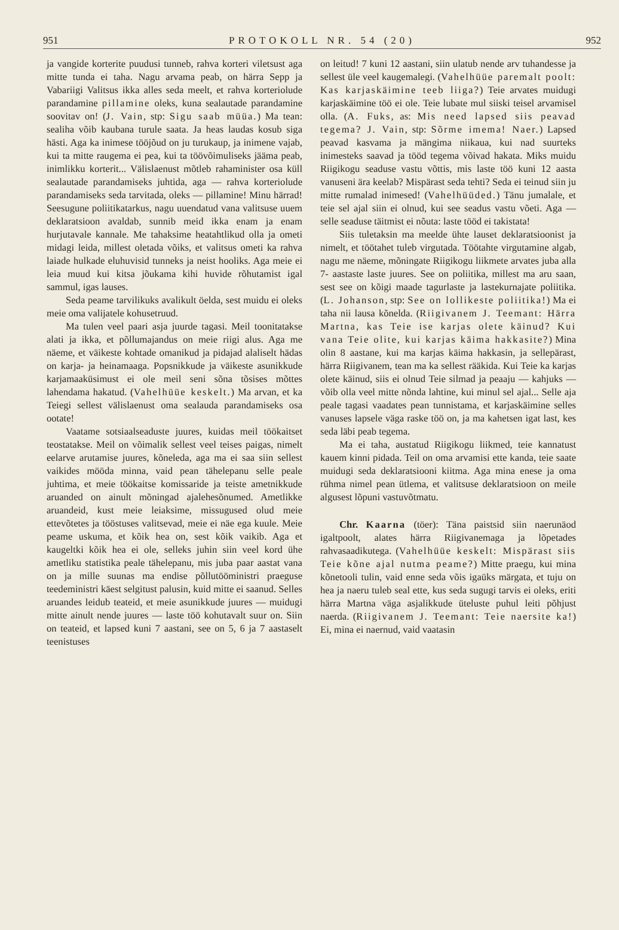951 PROTOKOLL NR. 54 (20) 952
ja vangide korterite puudusi tunneb, rahva korteri viletsust aga mitte tunda ei taha. Nagu arvama peab, on härra Sepp ja Vabariigi Valitsus ikka alles seda meelt, et rahva korteriolude parandamine pillamine oleks, kuna sealautade parandamine soovitav on! (J. Vain, stp: Sigu saab müüa.) Ma tean: sealiha võib kaubana turule saata. Ja heas laudas kosub siga hästi. Aga ka inimese tööjõud on ju turukaup, ja inimene vajab, kui ta mitte raugema ei pea, kui ta töövõimuliseks jääma peab, inimlikku korterit... Välislaenust mõtleb rahaminister osa küll sealautade parandamiseks juhtida, aga — rahva korteriolude parandamiseks seda tarvitada, oleks — pillamine! Minu härrad! Seesugune poliitikatarkus, nagu uuendatud vana valitsuse uuem deklaratsioon avaldab, sunnib meid ikka enam ja enam hurjutavale kannale. Me tahaksime heatahtlikud olla ja ometi midagi leida, millest oletada võiks, et valitsus ometi ka rahva laiade hulkade eluhuvisid tunneks ja neist hooliks. Aga meie ei leia muud kui kitsa jõukama kihi huvide rõhutamist igal sammul, igas lauses.
Seda peame tarvilikuks avalikult öelda, sest muidu ei oleks meie oma valijatele kohusetruud.
Ma tulen veel paari asja juurde tagasi. Meil toonitatakse alati ja ikka, et põllumajandus on meie riigi alus. Aga me näeme, et väikeste kohtade omanikud ja pidajad alaliselt hädas on karja- ja heinamaaga. Popsnikkude ja väikeste asunikkude karjamaaküsimust ei ole meil seni sõna tõsises mõttes lahendama hakatud. (Vahelhüüe keskelt.) Ma arvan, et ka Teiegi sellest välislaenust oma sealauda parandamiseks osa ootate!
Vaatame sotsiaalseaduste juures, kuidas meil töökaitset teostatakse. Meil on võimalik sellest veel teises paigas, nimelt eelarve arutamise juures, kõneleda, aga ma ei saa siin sellest vaikides mööda minna, vaid pean tähelepanu selle peale juhtima, et meie töökaitse komissaride ja teiste ametnikkude aruanded on ainult mõningad ajalehesõnumed. Ametlikke aruandeid, kust meie leiaksime, missugused olud meie ettevõtetes ja tööstuses valitsevad, meie ei näe ega kuule. Meie peame uskuma, et kõik hea on, sest kõik vaikib. Aga et kaugeltki kõik hea ei ole, selleks juhin siin veel kord ühe ametliku statistika peale tähelepanu, mis juba paar aastat vana on ja mille suunas ma endise põllutööministri praeguse teedeministri käest selgitust palusin, kuid mitte ei saanud. Selles aruandes leidub teateid, et meie asunikkude juures — muidugi mitte ainult nende juures — laste töö kohutavalt suur on. Siin on teateid, et lapsed kuni 7 aastani, see on 5, 6 ja 7 aastaselt teenistuses
on leitud! 7 kuni 12 aastani, siin ulatub nende arv tuhandesse ja sellest üle veel kaugemalegi. (Vahelhüüe paremalt poolt: Kas karjaskäimine teeb liiga?) Teie arvates muidugi karjaskäimine töö ei ole. Teie lubate mul siiski teisel arvamisel olla. (A. Fuks, as: Mis need lapsed siis peavad tegema? J. Vain, stp: Sõrme imema! Naer.) Lapsed peavad kasvama ja mängima niikaua, kui nad suurteks inimesteks saavad ja tööd tegema võivad hakata. Miks muidu Riigikogu seaduse vastu võttis, mis laste töö kuni 12 aasta vanuseni ära keelab? Mispärast seda tehti? Seda ei teinud siin ju mitte rumalad inimesed! (Vahelhüüded.) Tänu jumalale, et teie sel ajal siin ei olnud, kui see seadus vastu võeti. Aga — selle seaduse täitmist ei nõuta: laste tööd ei takistata!
Siis tuletaksin ma meelde ühte lauset deklaratsioonist ja nimelt, et töötahet tuleb virgutada. Töötahte virgutamine algab, nagu me näeme, mõningate Riigikogu liikmete arvates juba alla 7- aastaste laste juures. See on poliitika, millest ma aru saan, sest see on kõigi maade tagurlaste ja lastekurnajate poliitika. (L. Johanson, stp: See on lollikeste poliitika!) Ma ei taha nii lausa kõnelda. (Riigivanem J. Teemant: Härra Martna, kas Teie ise karjas olete käinud? Kui vana Teie olite, kui karjas käima hakkasite?) Mina olin 8 aastane, kui ma karjas käima hakkasin, ja sellepärast, härra Riigivanem, tean ma ka sellest rääkida. Kui Teie ka karjas olete käinud, siis ei olnud Teie silmad ja peaaju — kahjuks — võib olla veel mitte nõnda lahtine, kui minul sel ajal... Selle aja peale tagasi vaadates pean tunnistama, et karjaskäimine selles vanuses lapsele väga raske töö on, ja ma kahetsen igat last, kes seda läbi peab tegema.
Ma ei taha, austatud Riigikogu liikmed, teie kannatust kauem kinni pidada. Teil on oma arvamisi ette kanda, teie saate muidugi seda deklaratsiooni kiitma. Aga mina enese ja oma rühma nimel pean ütlema, et valitsuse deklaratsioon on meile algusest lõpuni vastuvõtmatu.
Chr. Kaarna (töer): Täna paistsid siin naerunäod igaltpoolt, alates härra Riigivanemaga ja lõpetades rahvasaadikutega. (Vahelhüüe keskelt: Mispärast siis Teie kõne ajal nutma peame?) Mitte praegu, kui mina kõnetooli tulin, vaid enne seda võis igaüks märgata, et tuju on hea ja naeru tuleb seal ette, kus seda sugugi tarvis ei oleks, eriti härra Martna väga asjalikkude üteluste puhul leiti põhjust naerda. (Riigivanem J. Teemant: Teie naersite ka!) Ei, mina ei naernud, vaid vaatasin